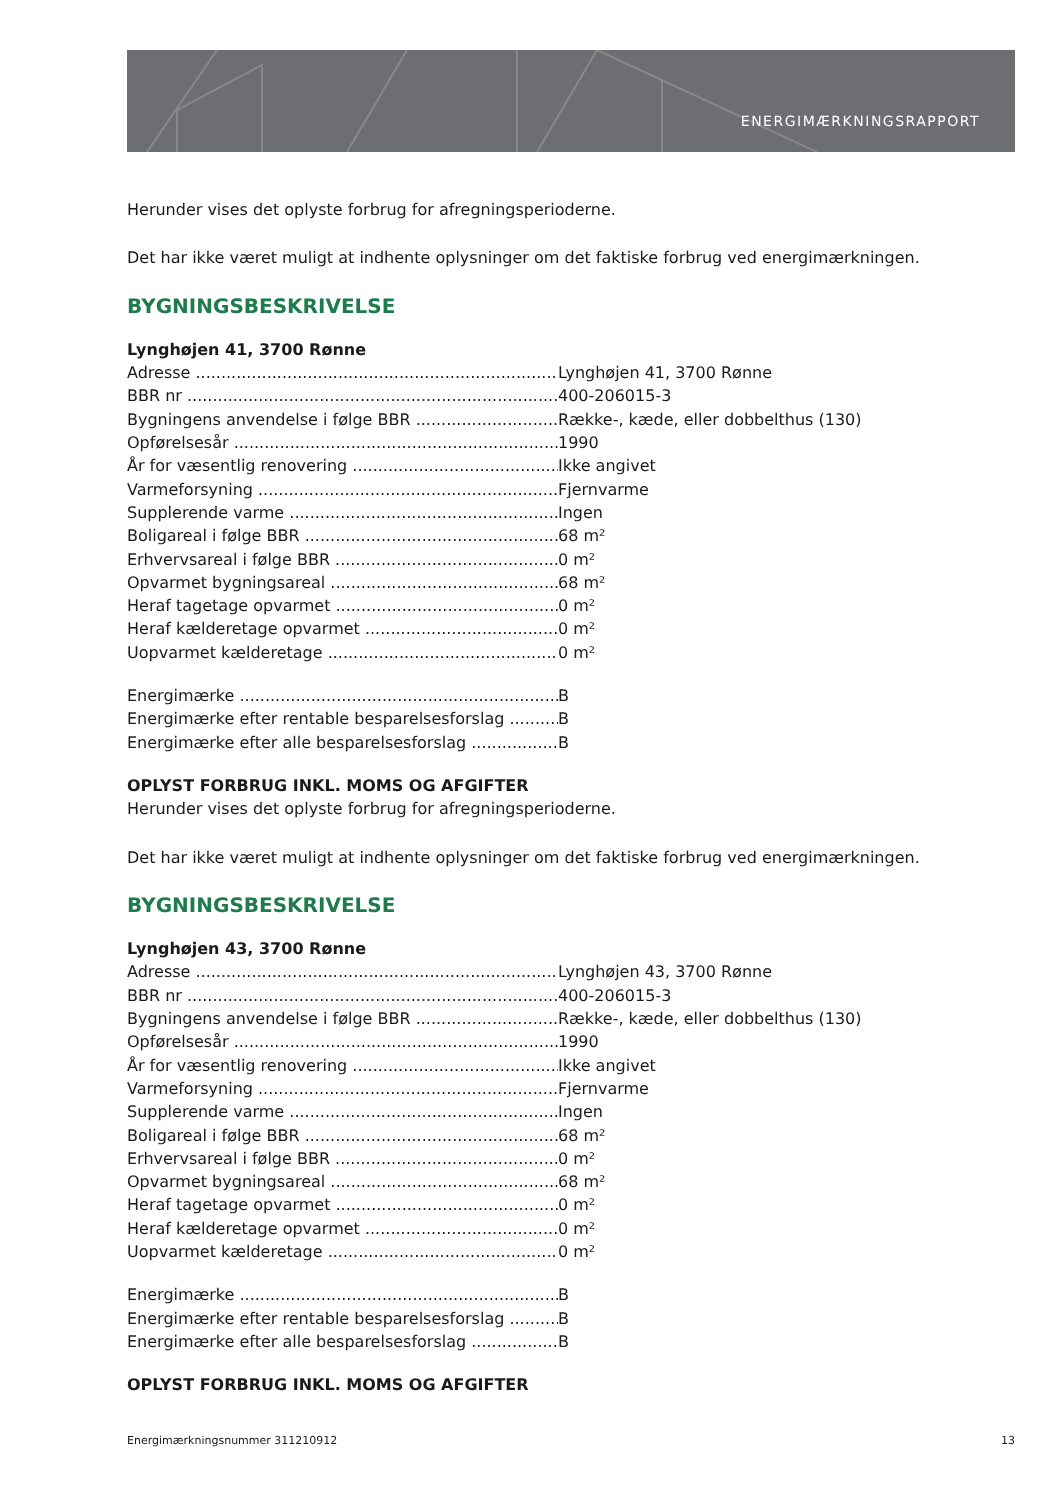ENERGIMÆRKNINGSRAPPORT
Herunder vises det oplyste forbrug for afregningsperioderne.
Det har ikke været muligt at indhente oplysninger om det faktiske forbrug ved energimærkningen.
BYGNINGSBESKRIVELSE
Lynghøjen 41, 3700 Rønne
Adresse Lynghøjen 41, 3700 Rønne
BBR nr 400-206015-3
Bygningens anvendelse i følge BBR Række-, kæde, eller dobbelthus (130)
Opførelsesår 1990
År for væsentlig renovering Ikke angivet
Varmeforsyning Fjernvarme
Supplerende varme Ingen
Boligareal i følge BBR 68 m²
Erhvervsareal i følge BBR 0 m²
Opvarmet bygningsareal 68 m²
Heraf tagetage opvarmet 0 m²
Heraf kælderetage opvarmet 0 m²
Uopvarmet kælderetage 0 m²
Energimærke B
Energimærke efter rentable besparelsesforslag
B
Energimærke efter alle besparelsesforslag B
OPLYST FORBRUG INKL. MOMS OG AFGIFTER
Herunder vises det oplyste forbrug for afregningsperioderne.
Det har ikke været muligt at indhente oplysninger om det faktiske forbrug ved energimærkningen.
BYGNINGSBESKRIVELSE
Lynghøjen 43, 3700 Rønne
Adresse Lynghøjen 43, 3700 Rønne
BBR nr 400-206015-3
Bygningens anvendelse i følge BBR Række-, kæde, eller dobbelthus (130)
Opførelsesår 1990
År for væsentlig renovering Ikke angivet
Varmeforsyning Fjernvarme
Supplerende varme Ingen
Boligareal i følge BBR 68 m²
Erhvervsareal i følge BBR 0 m²
Opvarmet bygningsareal 68 m²
Heraf tagetage opvarmet 0 m²
Heraf kælderetage opvarmet 0 m²
Uopvarmet kælderetage 0 m²
Energimærke B
Energimærke efter rentable besparelsesforslag
B
Energimærke efter alle besparelsesforslag B
OPLYST FORBRUG INKL. MOMS OG AFGIFTER
Energimærkningsnummer 311210912 13